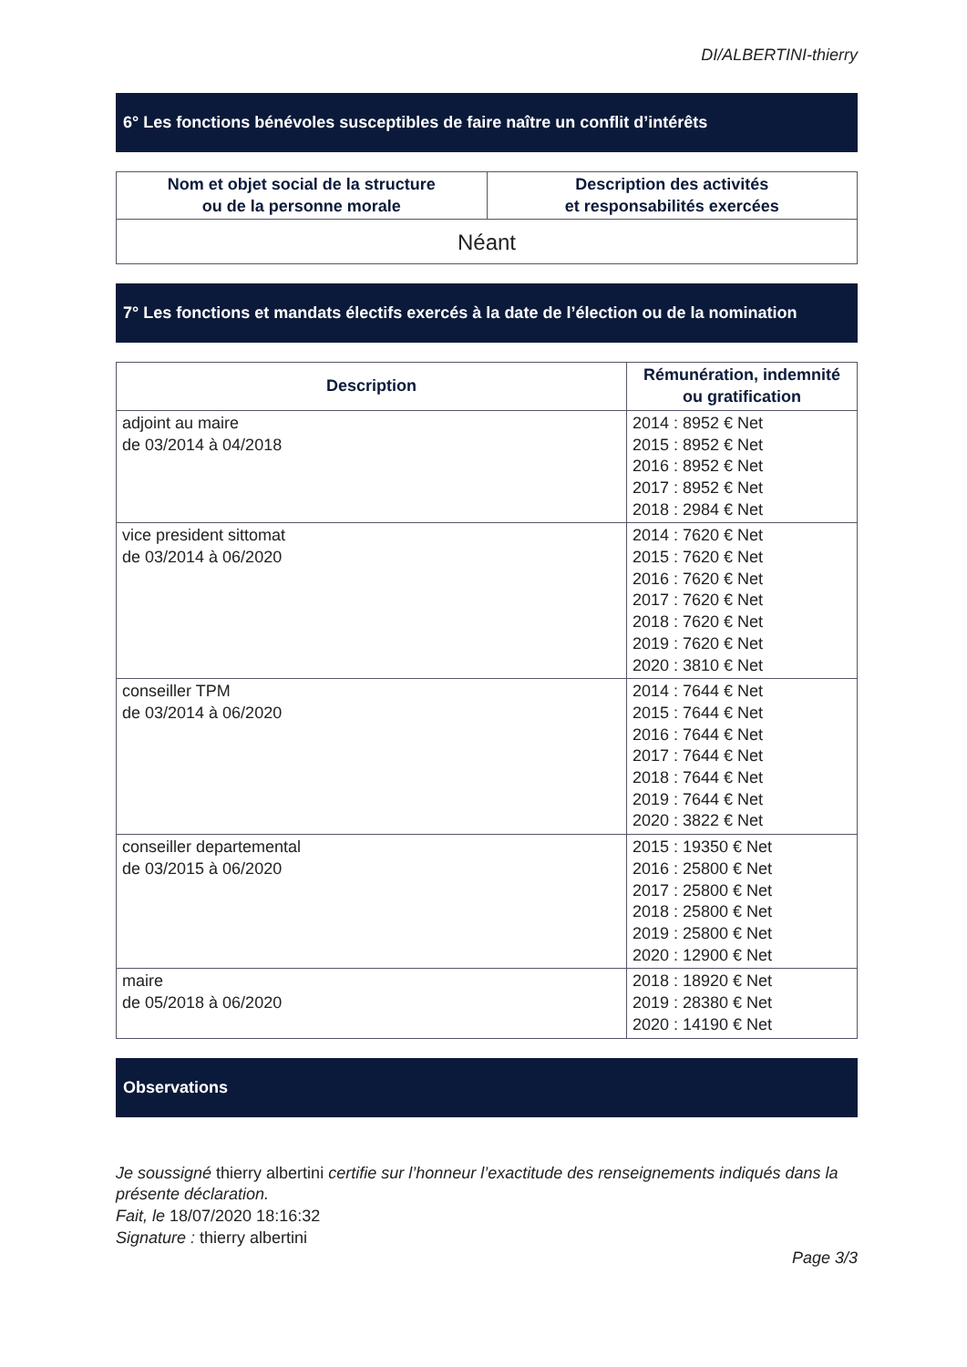DI/ALBERTINI-thierry
6° Les fonctions bénévoles susceptibles de faire naître un conflit d’intérêts
| Nom et objet social de la structure ou de la personne morale | Description des activités et responsabilités exercées |
| --- | --- |
| Néant | |
7° Les fonctions et mandats électifs exercés à la date de l’élection ou de la nomination
| Description | Rémunération, indemnité ou gratification |
| --- | --- |
| adjoint au maire de 03/2014 à 04/2018 | 2014 : 8952 € Net 2015 : 8952 € Net 2016 : 8952 € Net 2017 : 8952 € Net 2018 : 2984 € Net |
| vice president sittomat de 03/2014 à 06/2020 | 2014 : 7620 € Net 2015 : 7620 € Net 2016 : 7620 € Net 2017 : 7620 € Net 2018 : 7620 € Net 2019 : 7620 € Net 2020 : 3810 € Net |
| conseiller TPM de 03/2014 à 06/2020 | 2014 : 7644 € Net 2015 : 7644 € Net 2016 : 7644 € Net 2017 : 7644 € Net 2018 : 7644 € Net 2019 : 7644 € Net 2020 : 3822 € Net |
| conseiller departemental de 03/2015 à 06/2020 | 2015 : 19350 € Net 2016 : 25800 € Net 2017 : 25800 € Net 2018 : 25800 € Net 2019 : 25800 € Net 2020 : 12900 € Net |
| maire de 05/2018 à 06/2020 | 2018 : 18920 € Net 2019 : 28380 € Net 2020 : 14190 € Net |
Observations
Je soussigné thierry albertini certifie sur l’honneur l’exactitude des renseignements indiqués dans la présente déclaration.
Fait, le 18/07/2020 18:16:32
Signature : thierry albertini
Page 3/3